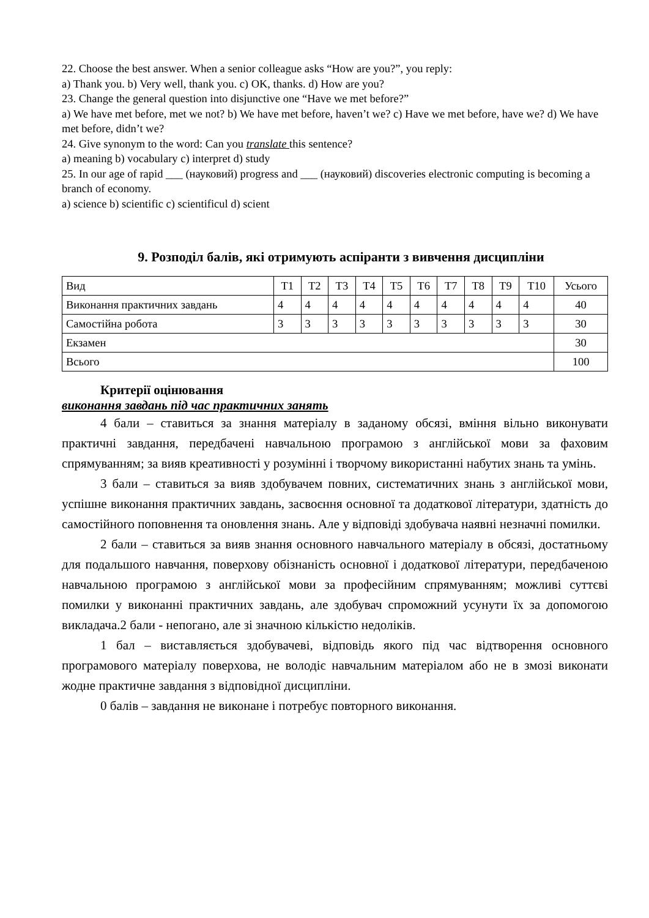22. Choose the best answer. When a senior colleague asks “How are you?”, you reply:
a) Thank you. b) Very well, thank you. c) OK, thanks. d) How are you?
23. Change the general question into disjunctive one “Have we met before?”
a) We have met before, met we not? b) We have met before, haven’t we? c) Have we met before, have we? d) We have met before, didn’t we?
24. Give synonym to the word: Can you translate this sentence?
a) meaning b) vocabulary c) interpret d) study
25. In our age of rapid ___ (науковий) progress and ___ (науковий) discoveries electronic computing is becoming a branch of economy.
a) science b) scientific c) scientificul d) scient
9. Розподіл балів, які отримують аспіранти з вивчення дисципліни
| Вид | Т1 | Т2 | Т3 | Т4 | Т5 | Т6 | Т7 | Т8 | Т9 | Т10 | Усього |
| Виконання практичних завдань | 4 | 4 | 4 | 4 | 4 | 4 | 4 | 4 | 4 | 4 | 40 |
| Самостійна робота | 3 | 3 | 3 | 3 | 3 | 3 | 3 | 3 | 3 | 3 | 30 |
| Екзамен | | | | | | | | | | | 30 |
| Всього | | | | | | | | | | | 100 |
Критерії оцінювання
виконання завдань під час практичних занять
4 бали – ставиться за знання матеріалу в заданому обсязі, вміння вільно виконувати практичні завдання, передбачені навчальною програмою з англійської мови за фаховим спрямуванням; за вияв креативності у розумінні і творчому використанні набутих знань та умінь.
3 бали – ставиться за вияв здобувачем повних, систематичних знань з англійської мови, успішне виконання практичних завдань, засвоєння основної та додаткової літератури, здатність до самостійного поповнення та оновлення знань. Але у відповіді здобувача наявні незначні помилки.
2 бали – ставиться за вияв знання основного навчального матеріалу в обсязі, достатньому для подальшого навчання, поверхову обізнаність основної і додаткової літератури, передбаченою навчальною програмою з англійської мови за професійним спрямуванням; можливі суттєві помилки у виконанні практичних завдань, але здобувач спроможний усунути їх за допомогою викладача.2 бали - непогано, але зі значною кількістю недоліків.
1 бал – виставляється здобувачеві, відповідь якого під час відтворення основного програмового матеріалу поверхова, не володіє навчальним матеріалом або не в змозі виконати жодне практичне завдання з відповідної дисципліни.
0 балів – завдання не виконане і потребує повторного виконання.